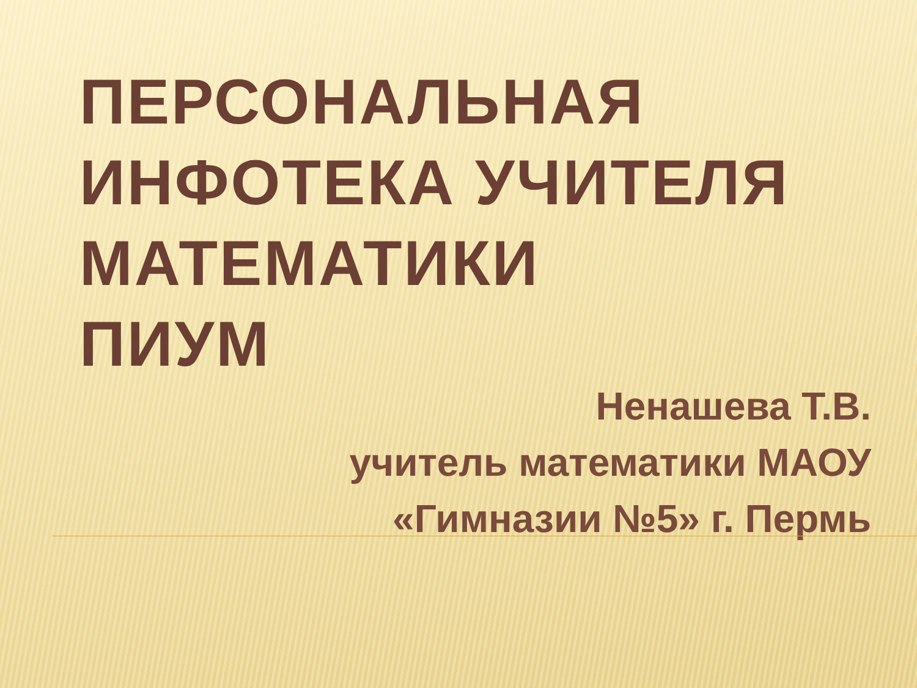ПЕРСОНАЛЬНАЯ
ИНФОТЕКА УЧИТЕЛЯ
МАТЕМАТИКИ
ПИУМ
Ненашева Т.В.
учитель математики МАОУ
«Гимназии №5» г. Пермь